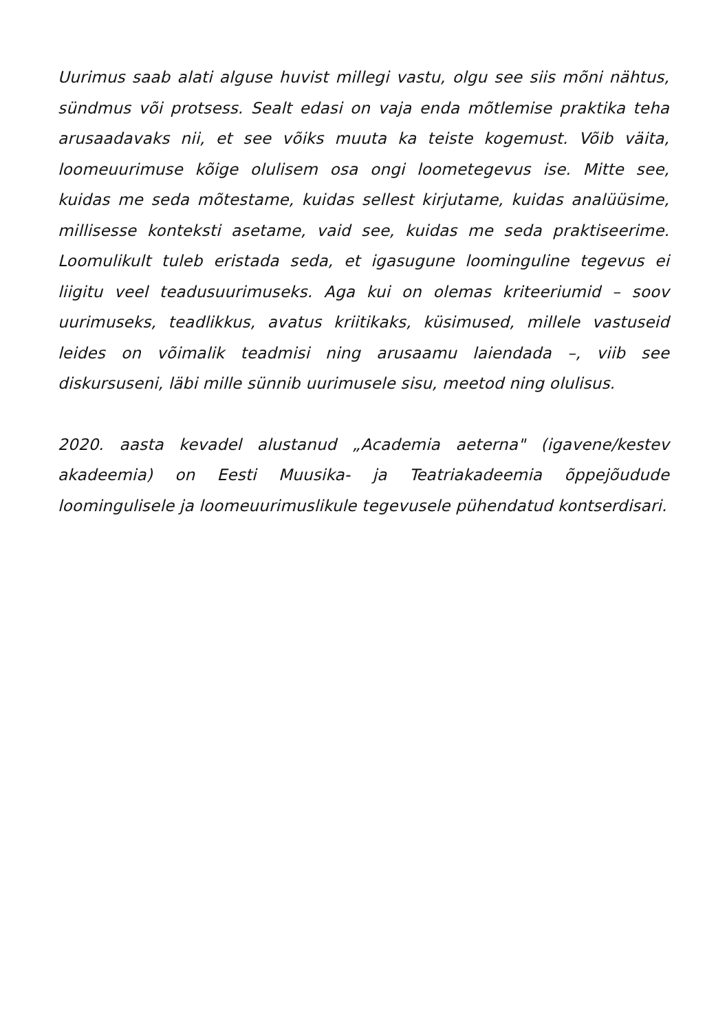Uurimus saab alati alguse huvist millegi vastu, olgu see siis mõni nähtus, sündmus või protsess. Sealt edasi on vaja enda mõtlemise praktika teha arusaadavaks nii, et see võiks muuta ka teiste kogemust. Võib väita, loomeuurimuse kõige olulisem osa ongi loometegevus ise. Mitte see, kuidas me seda mõtestame, kuidas sellest kirjutame, kuidas analüüsime, millisesse konteksti asetame, vaid see, kuidas me seda praktiseerime. Loomulikult tuleb eristada seda, et igasugune loominguline tegevus ei liigitu veel teadusuurimuseks. Aga kui on olemas kriteeriumid – soov uurimuseks, teadlikkus, avatus kriitikaks, küsimused, millele vastuseid leides on võimalik teadmisi ning arusaamu laiendada –, viib see diskursuseni, läbi mille sünnib uurimusele sisu, meetod ning olulisus.
2020. aasta kevadel alustanud „Academia aeterna" (igavene/kestev akadeemia) on Eesti Muusika- ja Teatriakadeemia õppejõudude loomingulisele ja loomeuurimuslikule tegevusele pühendatud kontserdisari.